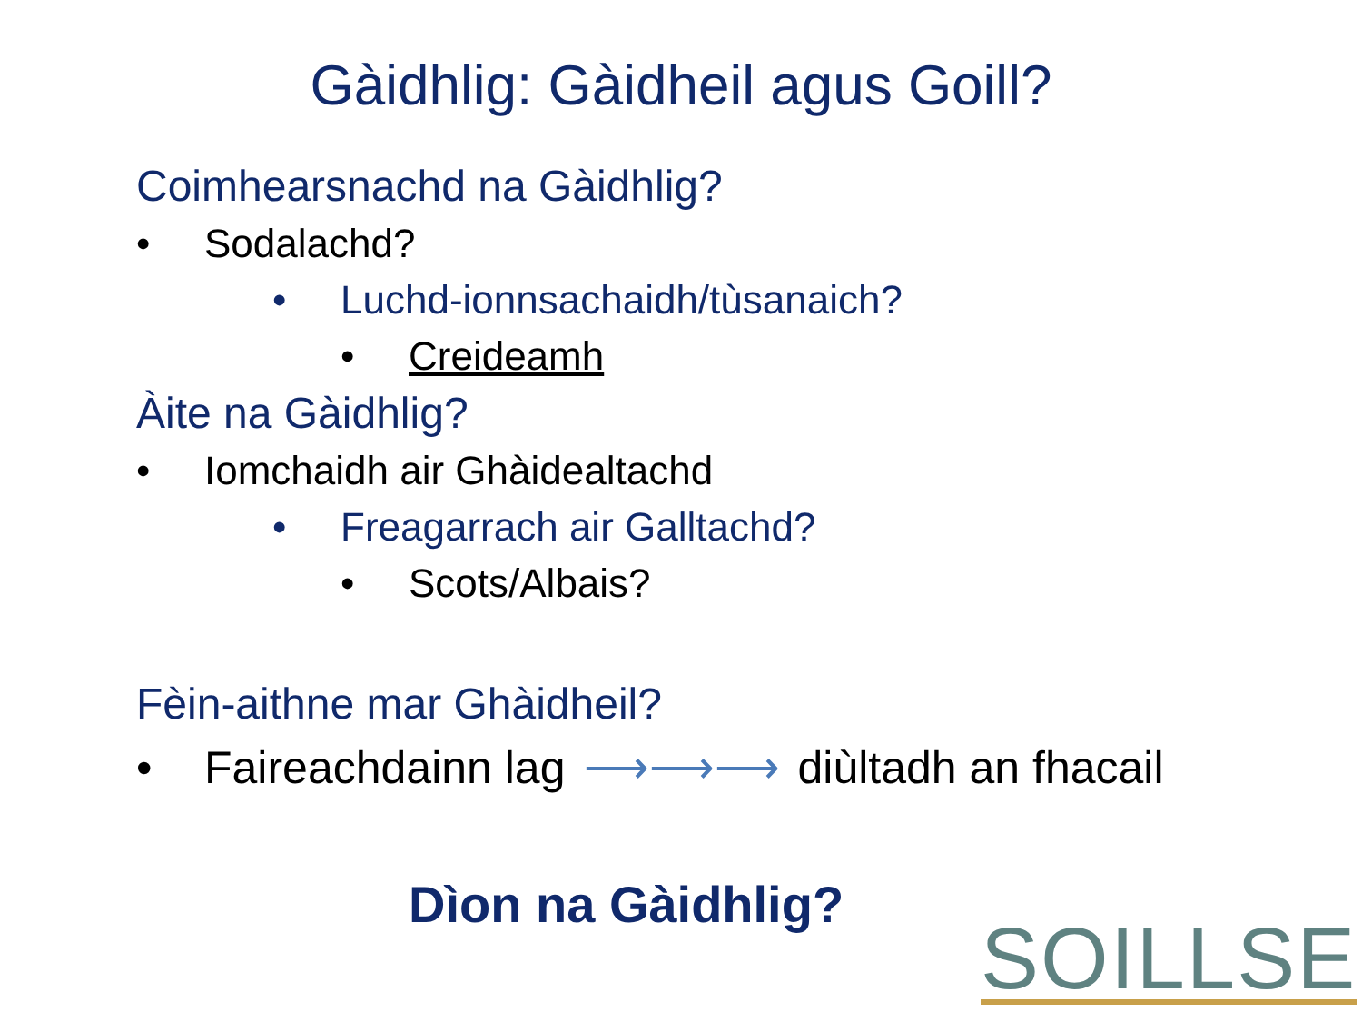Gàidhlig: Gàidheil agus Goill?
Coimhearsnachd na Gàidhlig?
• Sodalachd?
• Luchd-ionnsachaidh/tùsanaich?
• Creideamh
Àite na Gàidhlig?
• Iomchaidh air Ghàidealtachd
• Freagarrach air Galltachd?
• Scots/Albais?
Fèin-aithne mar Ghàidheil?
• Faireachdainn lag ⟶⟶⟶ diùltadh an fhacail
Dìon na Gàidhlig?
SOILLSE